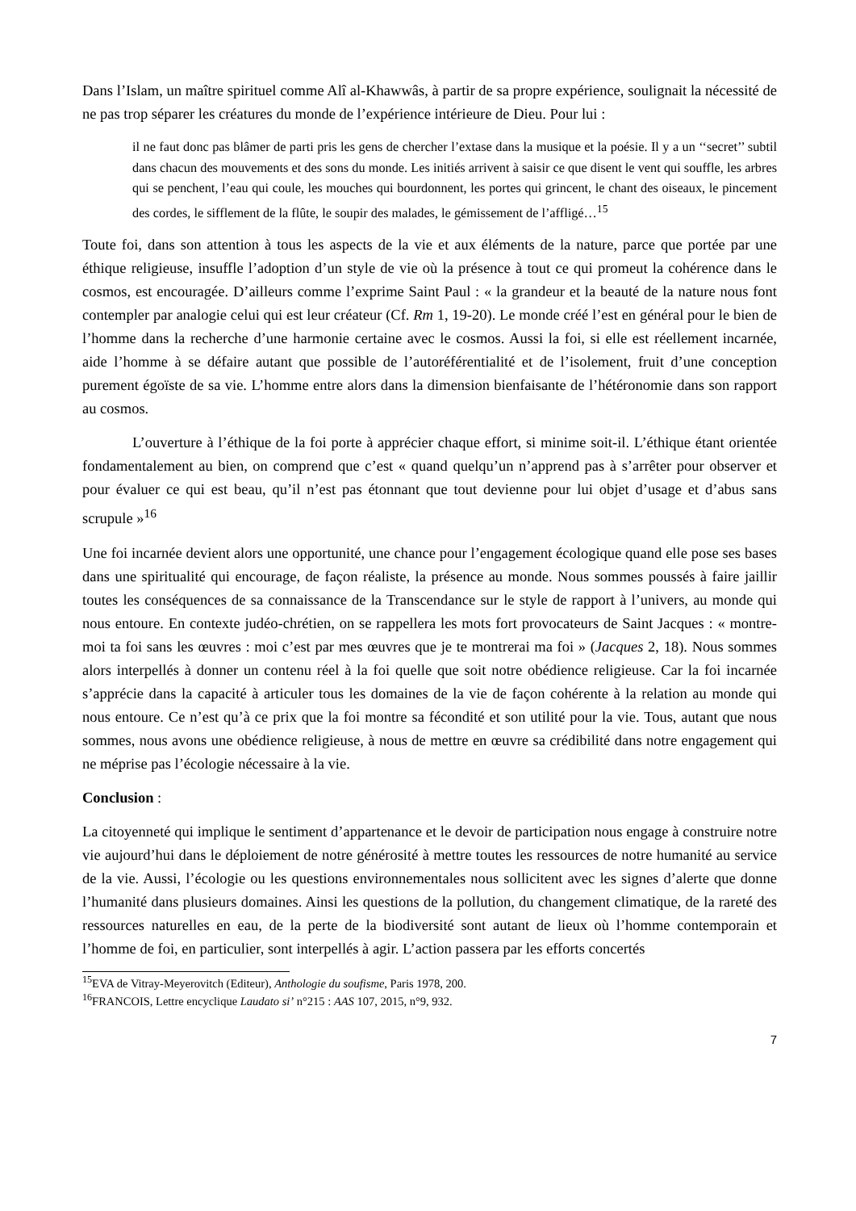Dans l’Islam, un maître spirituel comme Alî al-Khawwâs, à partir de sa propre expérience, soulignait la nécessité de ne pas trop séparer les créatures du monde de l’expérience intérieure de Dieu. Pour lui :
il ne faut donc pas blâmer de parti pris les gens de chercher l’extase dans la musique et la poésie. Il y a un ‘‘secret’’ subtil dans chacun des mouvements et des sons du monde. Les initiés arrivent à saisir ce que disent le vent qui souffle, les arbres qui se penchent, l’eau qui coule, les mouches qui bourdonnent, les portes qui grincent, le chant des oiseaux, le pincement des cordes, le sifflement de la flûte, le soupir des malades, le gémissement de l’affligé…<sup>15</sup>
Toute foi, dans son attention à tous les aspects de la vie et aux éléments de la nature, parce que portée par une éthique religieuse, insuffle l’adoption d’un style de vie où la présence à tout ce qui promeut la cohérence dans le cosmos, est encouragée. D’ailleurs comme l’exprime Saint Paul : « la grandeur et la beauté de la nature nous font contempler par analogie celui qui est leur créateur (Cf. Rm 1, 19-20). Le monde créé l’est en général pour le bien de l’homme dans la recherche d’une harmonie certaine avec le cosmos. Aussi la foi, si elle est réellement incarnée, aide l’homme à se défaire autant que possible de l’autoréférentialité et de l’isolement, fruit d’une conception purement égoïste de sa vie. L’homme entre alors dans la dimension bienfaisante de l’hétéronomie dans son rapport au cosmos.
L’ouverture à l’éthique de la foi porte à apprécier chaque effort, si minime soit-il. L’éthique étant orientée fondamentalement au bien, on comprend que c’est « quand quelqu’un n’apprend pas à s’arrêter pour observer et pour évaluer ce qui est beau, qu’il n’est pas étonnant que tout devienne pour lui objet d’usage et d’abus sans scrupule »<sup>16</sup>
Une foi incarnée devient alors une opportunité, une chance pour l’engagement écologique quand elle pose ses bases dans une spiritualité qui encourage, de façon réaliste, la présence au monde. Nous sommes poussés à faire jaillir toutes les conséquences de sa connaissance de la Transcendance sur le style de rapport à l’univers, au monde qui nous entoure. En contexte judéo-chrétien, on se rappellera les mots fort provocateurs de Saint Jacques : « montre-moi ta foi sans les œuvres : moi c’est par mes œuvres que je te montrerai ma foi » (Jacques 2, 18). Nous sommes alors interpellés à donner un contenu réel à la foi quelle que soit notre obédience religieuse. Car la foi incarnée s’apprécie dans la capacité à articuler tous les domaines de la vie de façon cohérente à la relation au monde qui nous entoure. Ce n’est qu’à ce prix que la foi montre sa fécondité et son utilité pour la vie. Tous, autant que nous sommes, nous avons une obédience religieuse, à nous de mettre en œuvre sa crédibilité dans notre engagement qui ne méprise pas l’écologie nécessaire à la vie.
Conclusion :
La citoyenneté qui implique le sentiment d’appartenance et le devoir de participation nous engage à construire notre vie aujourd’hui dans le déploiement de notre générosité à mettre toutes les ressources de notre humanité au service de la vie. Aussi, l’écologie ou les questions environnementales nous sollicitent avec les signes d’alerte que donne l’humanité dans plusieurs domaines. Ainsi les questions de la pollution, du changement climatique, de la rareté des ressources naturelles en eau, de la perte de la biodiversité sont autant de lieux où l’homme contemporain et l’homme de foi, en particulier, sont interpellés à agir. L’action passera par les efforts concertés
<sup>15</sup> EVA de Vitray-Meyerovitch (Editeur), Anthologie du soufisme, Paris 1978, 200.
<sup>16</sup>FRANCOIS, Lettre encyclique Laudato si’ n°215 : AAS 107, 2015, n°9, 932.
7